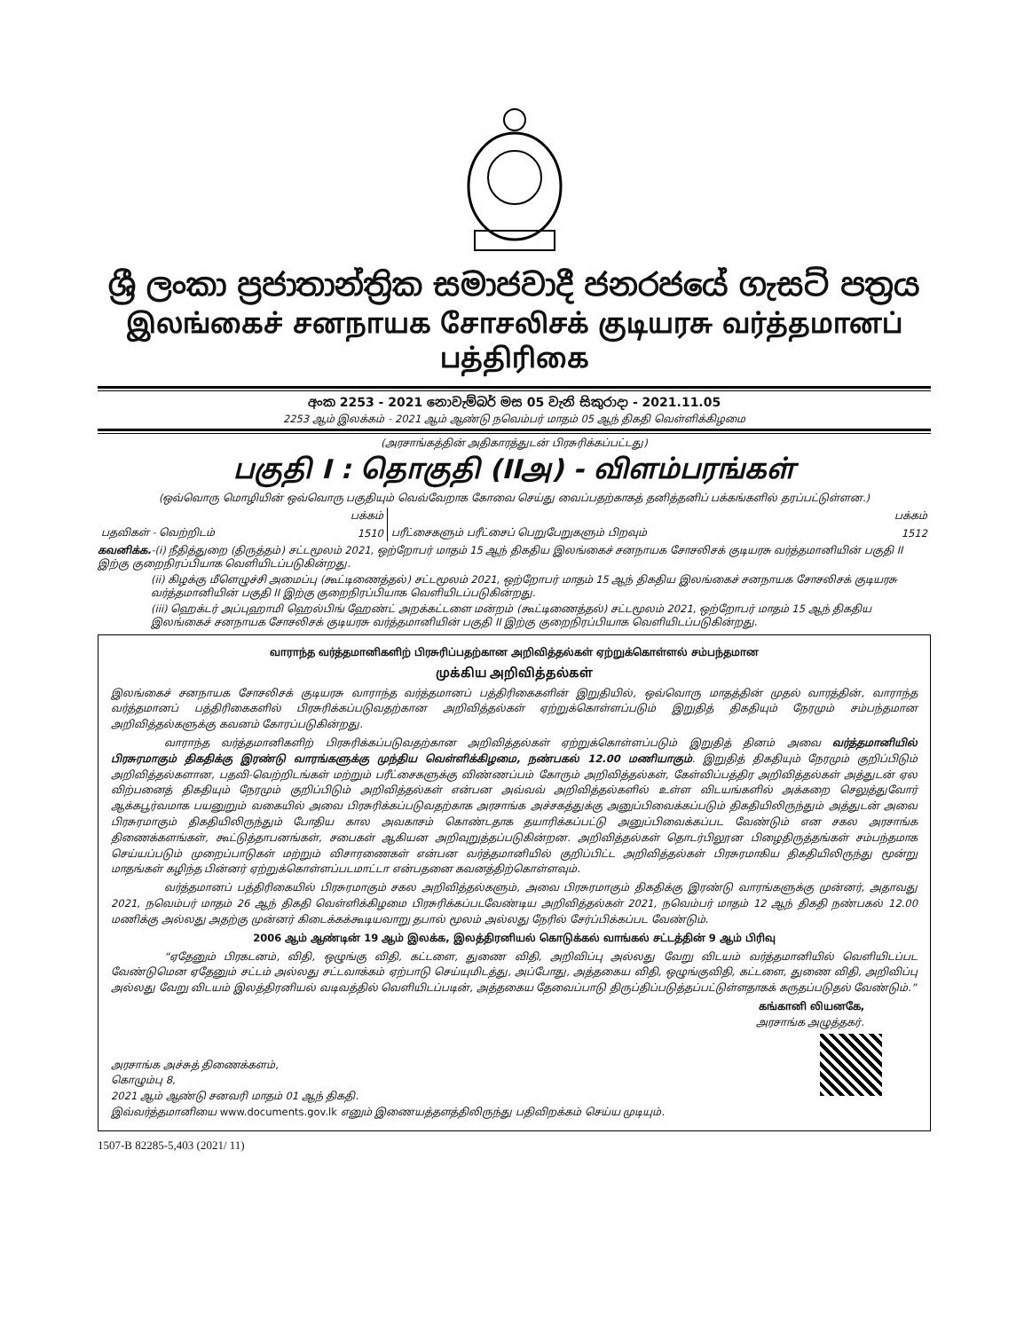ශ්‍රී ලංකා ප්‍රජාතාන්ත්‍රික සමාජවාදී ජනරජයේ ගැසට් පත්‍රය
இலங்கைச் சனநாயக சோசலிசக் குடியரசு வர்த்தமானப் பத்திரிகை
අංක 2253 - 2021 නොවැම්බර් මස 05 වැනි සිකුරාදා - 2021.11.05
2253 ஆம் இலக்கம் - 2021 ஆம் ஆண்டு நவெம்பர் மாதம் 05 ஆந் திகதி வெள்ளிக்கிழமை
(அரசாங்கத்தின் அதிகாரத்துடன் பிரசுரிக்கப்பட்டது)
பகுதி I : தொகுதி (IIஅ) - விளம்பரங்கள்
(ஒவ்வொரு மொழியின் ஒவ்வொரு பகுதியும் வெவ்வேறாக கோவை செய்து வைப்பதற்காகத் தனித்தனிப் பக்கங்களில் தரப்பட்டுள்ளன.)
| | பக்கம் | | பக்கம் |
| பதவிகள் - வெற்றிடம் | 1510 | பரீட்சைகளும் பரீட்சைப் பெறுபேறுகளும் பிறவும் | 1512 |
கவனிக்க.-(i) நீதித்துறை (திருத்தம்) சட்டமூலம் 2021, ஒற்றோபர் மாதம் 15 ஆந் திகதிய இலங்கைச் சனநாயக சோசலிசக் குடியரசு வர்த்தமானியின் பகுதி II இற்கு குறைநிரப்பியாக வெளியிடப்படுகின்றது.
(ii) கிழக்கு மீளெழுச்சி அமைப்பு (கூட்டிணைத்தல்) சட்டமூலம் 2021, ஒற்றோபர் மாதம் 15 ஆந் திகதிய இலங்கைச் சனநாயக சோசலிசக் குடியரசு வர்த்தமானியின் பகுதி II இற்கு குறைநிரப்பியாக வெளியிடப்படுகின்றது.
(iii) ஹெக்டர் அப்புஹாமி ஹெல்பிங் ஹேண்ட் அறக்கட்டளை மன்றம் (கூட்டிணைத்தல்) சட்டமூலம் 2021, ஒற்றோபர் மாதம் 15 ஆந் திகதிய இலங்கைச் சனநாயக சோசலிசக் குடியரசு வர்த்தமானியின் பகுதி II இற்கு குறைநிரப்பியாக வெளியிடப்படுகின்றது.
வாராந்த வர்த்தமானிகளிற் பிரசுரிப்பதற்கான அறிவித்தல்கள் ஏற்றுக்கொள்ளல் சம்பந்தமான
முக்கிய அறிவித்தல்கள்
இலங்கைச் சனநாயக சோசலிசக் குடியரசு வாராந்த வர்த்தமானப் பத்திரிகைகளின் இறுதியில், ஒவ்வொரு மாதத்தின் முதல் வாரத்தின், வாராந்த வர்த்தமானப் பத்திரிகைகளில் பிரசுரிக்கப்படுவதற்கான அறிவித்தல்கள் ஏற்றுக்கொள்ளப்படும் இறுதித் திகதியும் நேரமும் சம்பந்தமான அறிவித்தல்களுக்கு கவனம் கோரப்படுகின்றது.
வாராந்த வர்த்தமானிகளிற் பிரசுரிக்கப்படுவதற்கான அறிவித்தல்கள் ஏற்றுக்கொள்ளப்படும் இறுதித் தினம் அவை வர்த்தமானியில் பிரசுரமாகும் திகதிக்கு இரண்டு வாரங்களுக்கு முந்திய வெள்ளிக்கிழமை, நண்பகல் 12.00 மணியாகும். இறுதித் திகதியும் நேரமும் குறிப்பிடும் அறிவித்தல்களான, பதவி-வெற்றிடங்கள் மற்றும் பரீட்சைகளுக்கு விண்ணப்பம் கோரும் அறிவித்தல்கள், கேள்விப்பத்திர அறிவித்தல்கள் அத்துடன் ஏல விற்பனைத் திகதியும் நேரமும் குறிப்பிடும் அறிவித்தல்கள் என்பன அவ்வவ் அறிவித்தல்களில் உள்ள விடயங்களில் அக்கறை செலுத்துவோர் ஆக்கபூர்வமாக பயனுறும் வகையில் அவை பிரசுரிக்கப்படுவதற்காக அரசாங்க அச்சகத்துக்கு அனுப்பிவைக்கப்படும் திகதியிலிருந்தும் அத்துடன் அவை பிரசுரமாகும் திகதியிலிருந்தும் போதிய கால அவகாசம் கொண்டதாக தயாரிக்கப்பட்டு அனுப்பிவைக்கப்பட வேண்டும் என சகல அரசாங்க திணைக்களங்கள், கூட்டுத்தாபனங்கள், சபைகள் ஆகியன அறிவுறுத்தப்படுகின்றன. அறிவித்தல்கள் தொடர்பிலூன பிழைதிருத்தங்கள் சம்பந்தமாக செய்யப்படும் முறைப்பாடுகள் மற்றும் விசாரணைகள் என்பன வர்த்தமானியில் குறிப்பிட்ட அறிவித்தல்கள் பிரசுரமாகிய திகதியிலிருந்து மூன்று மாதங்கள் கழிந்த பின்னர் ஏற்றுக்கொள்ளப்படமாட்டா என்பதனை கவனத்திற்கொள்ளவும்.
வர்த்தமானப் பத்திரிகையில் பிரசுரமாகும் சகல அறிவித்தல்களும், அவை பிரசுரமாகும் திகதிக்கு இரண்டு வாரங்களுக்கு முன்னர், அதாவது 2021, நவெம்பர் மாதம் 26 ஆந் திகதி வெள்ளிக்கிழமை பிரசுரிக்கப்படவேண்டிய அறிவித்தல்கள் 2021, நவெம்பர் மாதம் 12 ஆந் திகதி நண்பகல் 12.00 மணிக்கு அல்லது அதற்கு முன்னர் கிடைக்கக்கூடியவாறு தபால் மூலம் அல்லது நேரில் சேர்ப்பிக்கப்பட வேண்டும்.
2006 ஆம் ஆண்டின் 19 ஆம் இலக்க, இலத்திரனியல் கொடுக்கல் வாங்கல் சட்டத்தின் 9 ஆம் பிரிவு
“ஏதேனும் பிரகடனம், விதி, ஒழுங்கு விதி, கட்டளை, துணை விதி, அறிவிப்பு அல்லது வேறு விடயம் வர்த்தமானியில் வெளியிடப்பட வேண்டுமென ஏதேனும் சட்டம் அல்லது சட்டவாக்கம் ஏற்பாடு செய்யுமிடத்து, அப்போது, அத்தகைய விதி, ஒழுங்குவிதி, கட்டளை, துணை விதி, அறிவிப்பு அல்லது வேறு விடயம் இலத்திரனியல் வடிவத்தில் வெளியிடப்படின், அத்தகைய தேவைப்பாடு திருப்திப்படுத்தப்பட்டுள்ளதாகக் கருதப்படுதல் வேண்டும்.”
கங்கானி லியனகே,
அரசாங்க அழுத்தகர்.
அரசாங்க அச்சுத் திணைக்களம்,
கொழும்பு 8,
2021 ஆம் ஆண்டு சனவரி மாதம் 01 ஆந் திகதி.
இவ்வர்த்தமானியை www.documents.gov.lk எனும் இணையத்தளத்திலிருந்து பதிவிறக்கம் செய்ய முடியும்.
1507-B 82285-5,403 (2021/ 11)